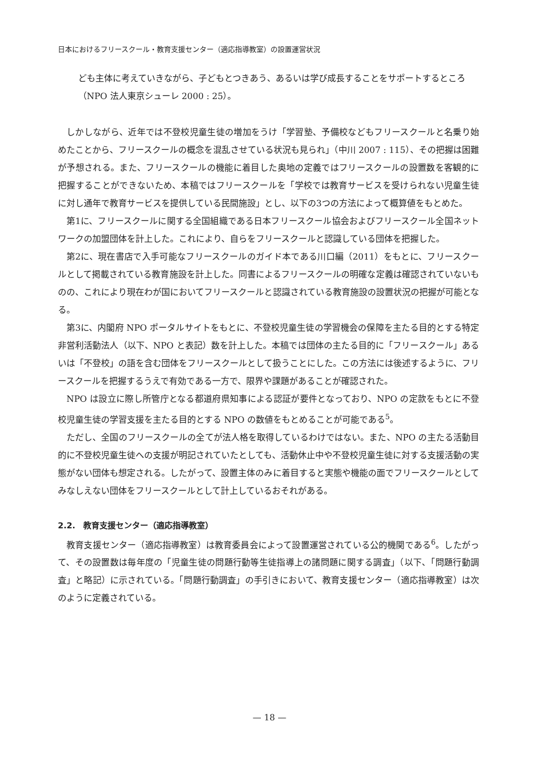日本におけるフリースクール・教育支援センター（適応指導教室）の設置運営状況
ども主体に考えていきながら、子どもとつきあう、あるいは学び成長することをサポートするところ（NPO 法人東京シューレ 2000 : 25）。
しかしながら、近年では不登校児童生徒の増加をうけ「学習塾、予備校などもフリースクールと名乗り始めたことから、フリースクールの概念を混乱させている状況も見られ」（中川 2007 : 115）、その把握は困難が予想される。また、フリースクールの機能に着目した奥地の定義ではフリースクールの設置数を客観的に把握することができないため、本稿ではフリースクールを「学校では教育サービスを受けられない児童生徒に対し通年で教育サービスを提供している民間施設」とし、以下の3つの方法によって概算値をもとめた。
第1に、フリースクールに関する全国組織である日本フリースクール協会およびフリースクール全国ネットワークの加盟団体を計上した。これにより、自らをフリースクールと認識している団体を把握した。
第2に、現在書店で入手可能なフリースクールのガイド本である川口編（2011）をもとに、フリースクールとして掲載されている教育施設を計上した。同書によるフリースクールの明確な定義は確認されていないものの、これにより現在わが国においてフリースクールと認識されている教育施設の設置状況の把握が可能となる。
第3に、内閣府 NPO ポータルサイトをもとに、不登校児童生徒の学習機会の保障を主たる目的とする特定非営利活動法人（以下、NPO と表記）数を計上した。本稿では団体の主たる目的に「フリースクール」あるいは「不登校」の語を含む団体をフリースクールとして扱うことにした。この方法には後述するように、フリースクールを把握するうえで有効である一方で、限界や課題があることが確認された。
NPO は設立に際し所管庁となる都道府県知事による認証が要件となっており、NPO の定款をもとに不登校児童生徒の学習支援を主たる目的とする NPO の数値をもとめることが可能である<sup>5</sup>。
ただし、全国のフリースクールの全てが法人格を取得しているわけではない。また、NPO の主たる活動目的に不登校児童生徒への支援が明記されていたとしても、活動休止中や不登校児童生徒に対する支援活動の実態がない団体も想定される。したがって、設置主体のみに着目すると実態や機能の面でフリースクールとしてみなしえない団体をフリースクールとして計上しているおそれがある。
2.2.　教育支援センター（適応指導教室）
教育支援センター（適応指導教室）は教育委員会によって設置運営されている公的機関である<sup>6</sup>。したがって、その設置数は毎年度の「児童生徒の問題行動等生徒指導上の諸問題に関する調査」（以下、「問題行動調査」と略記）に示されている。「問題行動調査」の手引きにおいて、教育支援センター（適応指導教室）は次のように定義されている。
— 18 —